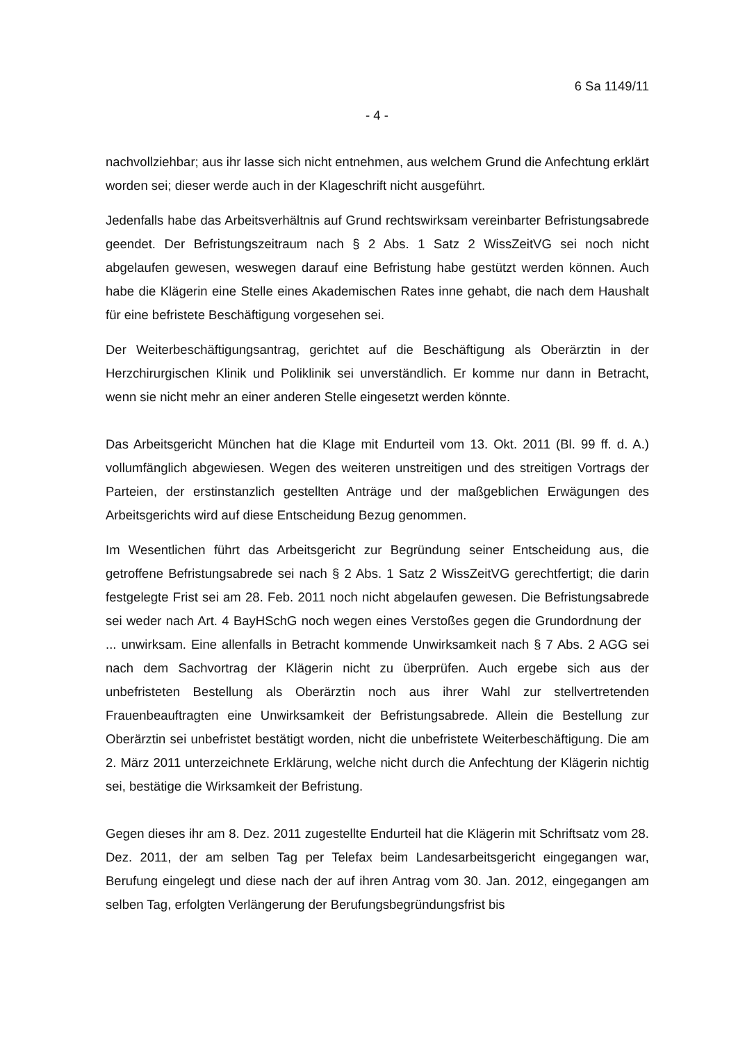6 Sa 1149/11
- 4 -
nachvollziehbar; aus ihr lasse sich nicht entnehmen, aus welchem Grund die Anfechtung erklärt worden sei; dieser werde auch in der Klageschrift nicht ausgeführt.
Jedenfalls habe das Arbeitsverhältnis auf Grund rechtswirksam vereinbarter Befristungsabrede geendet. Der Befristungszeitraum nach § 2 Abs. 1 Satz 2 WissZeitVG sei noch nicht abgelaufen gewesen, weswegen darauf eine Befristung habe gestützt werden können. Auch habe die Klägerin eine Stelle eines Akademischen Rates inne gehabt, die nach dem Haushalt für eine befristete Beschäftigung vorgesehen sei.
Der Weiterbeschäftigungsantrag, gerichtet auf die Beschäftigung als Oberärztin in der Herzchirurgischen Klinik und Poliklinik sei unverständlich. Er komme nur dann in Betracht, wenn sie nicht mehr an einer anderen Stelle eingesetzt werden könnte.
Das Arbeitsgericht München hat die Klage mit Endurteil vom 13. Okt. 2011 (Bl. 99 ff. d. A.) vollumfänglich abgewiesen. Wegen des weiteren unstreitigen und des streitigen Vortrags der Parteien, der erstinstanzlich gestellten Anträge und der maßgeblichen Erwägungen des Arbeitsgerichts wird auf diese Entscheidung Bezug genommen.
Im Wesentlichen führt das Arbeitsgericht zur Begründung seiner Entscheidung aus, die getroffene Befristungsabrede sei nach § 2 Abs. 1 Satz 2 WissZeitVG gerechtfertigt; die darin festgelegte Frist sei am 28. Feb. 2011 noch nicht abgelaufen gewesen. Die Befristungsabrede sei weder nach Art. 4 BayHSchG noch wegen eines Verstoßes gegen die Grundordnung der ... unwirksam. Eine allenfalls in Betracht kommende Unwirksamkeit nach § 7 Abs. 2 AGG sei nach dem Sachvortrag der Klägerin nicht zu überprüfen. Auch ergebe sich aus der unbefristeten Bestellung als Oberärztin noch aus ihrer Wahl zur stellvertretenden Frauenbeauftragten eine Unwirksamkeit der Befristungsabrede. Allein die Bestellung zur Oberärztin sei unbefristet bestätigt worden, nicht die unbefristete Weiterbeschäftigung. Die am 2. März 2011 unterzeichnete Erklärung, welche nicht durch die Anfechtung der Klägerin nichtig sei, bestätige die Wirksamkeit der Befristung.
Gegen dieses ihr am 8. Dez. 2011 zugestellte Endurteil hat die Klägerin mit Schriftsatz vom 28. Dez. 2011, der am selben Tag per Telefax beim Landesarbeitsgericht eingegangen war, Berufung eingelegt und diese nach der auf ihren Antrag vom 30. Jan. 2012, eingegangen am selben Tag, erfolgten Verlängerung der Berufungsbegründungsfrist bis